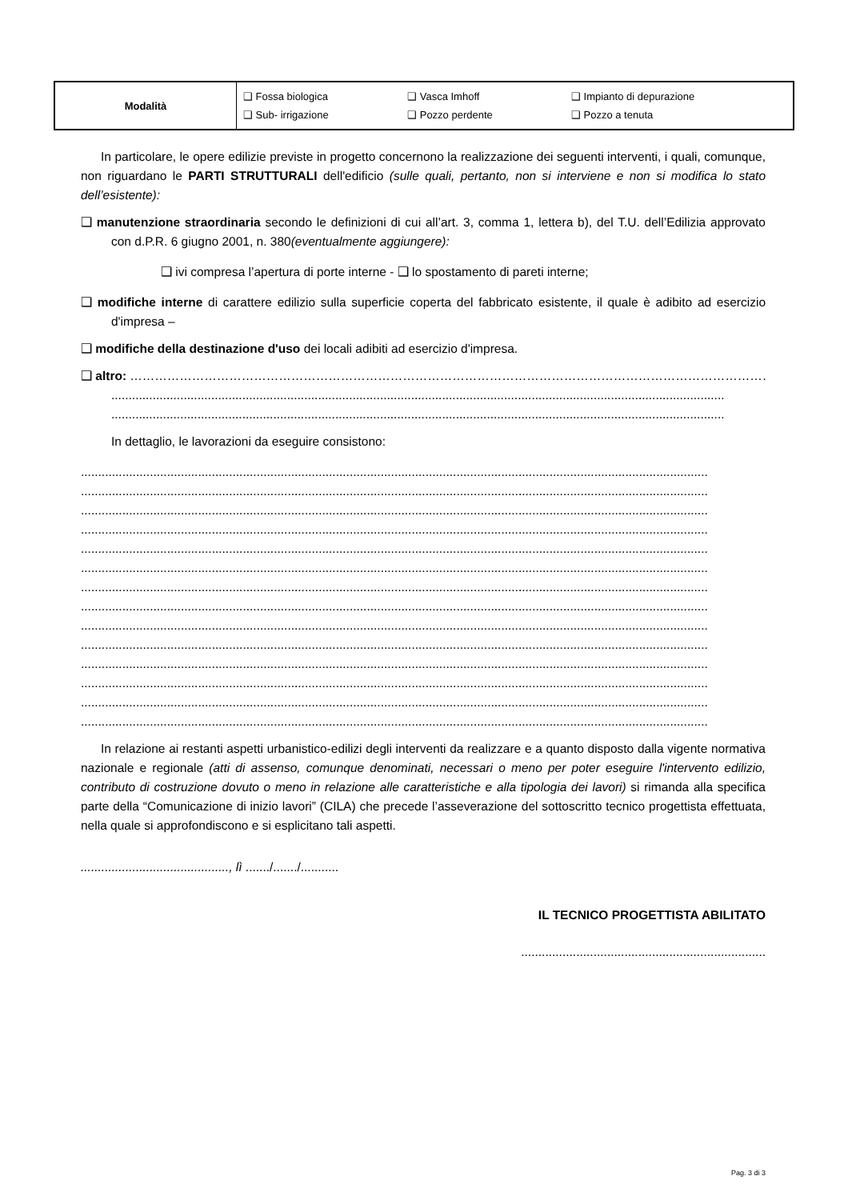| Modalità | ❑ Fossa biologica ❑ Sub- irrigazione | ❑ Vasca Imhoff ❑ Pozzo perdente | ❑ Impianto di depurazione ❑ Pozzo a tenuta |
In particolare, le opere edilizie previste in progetto concernono la realizzazione dei seguenti interventi, i quali, comunque, non riguardano le PARTI STRUTTURALI dell'edificio (sulle quali, pertanto, non si interviene e non si modifica lo stato dell’esistente):
❑ manutenzione straordinaria secondo le definizioni di cui all’art. 3, comma 1, lettera b), del T.U. dell’Edilizia approvato con d.P.R. 6 giugno 2001, n. 380(eventualmente aggiungere):
❑ ivi compresa l’apertura di porte interne - ❑ lo spostamento di pareti interne;
❑ modifiche interne di carattere edilizio sulla superficie coperta del fabbricato esistente, il quale è adibito ad esercizio d'impresa –
❑ modifiche della destinazione d'uso dei locali adibiti ad esercizio d'impresa.
❑ altro: ……………………………………………………………………………………………………………………………………………..
..................................................................................................................................................................................
..................................................................................................................................................................................
In dettaglio, le lavorazioni da eseguire consistono:
......................................................................................................................................................................................
......................................................................................................................................................................................
......................................................................................................................................................................................
......................................................................................................................................................................................
......................................................................................................................................................................................
......................................................................................................................................................................................
......................................................................................................................................................................................
......................................................................................................................................................................................
......................................................................................................................................................................................
......................................................................................................................................................................................
......................................................................................................................................................................................
......................................................................................................................................................................................
......................................................................................................................................................................................
......................................................................................................................................................................................
In relazione ai restanti aspetti urbanistico-edilizi degli interventi da realizzare e a quanto disposto dalla vigente normativa nazionale e regionale (atti di assenso, comunque denominati, necessari o meno per poter eseguire l'intervento edilizio, contributo di costruzione dovuto o meno in relazione alle caratteristiche e alla tipologia dei lavori) si rimanda alla specifica parte della “Comunicazione di inizio lavori” (CILA) che precede l’asseverazione del sottoscritto tecnico progettista effettuata, nella quale si approfondiscono e si esplicitano tali aspetti.
..........................................., lì ......./......./...........
IL TECNICO PROGETTISTA ABILITATO
.......................................................................
Pag. 3 di 3